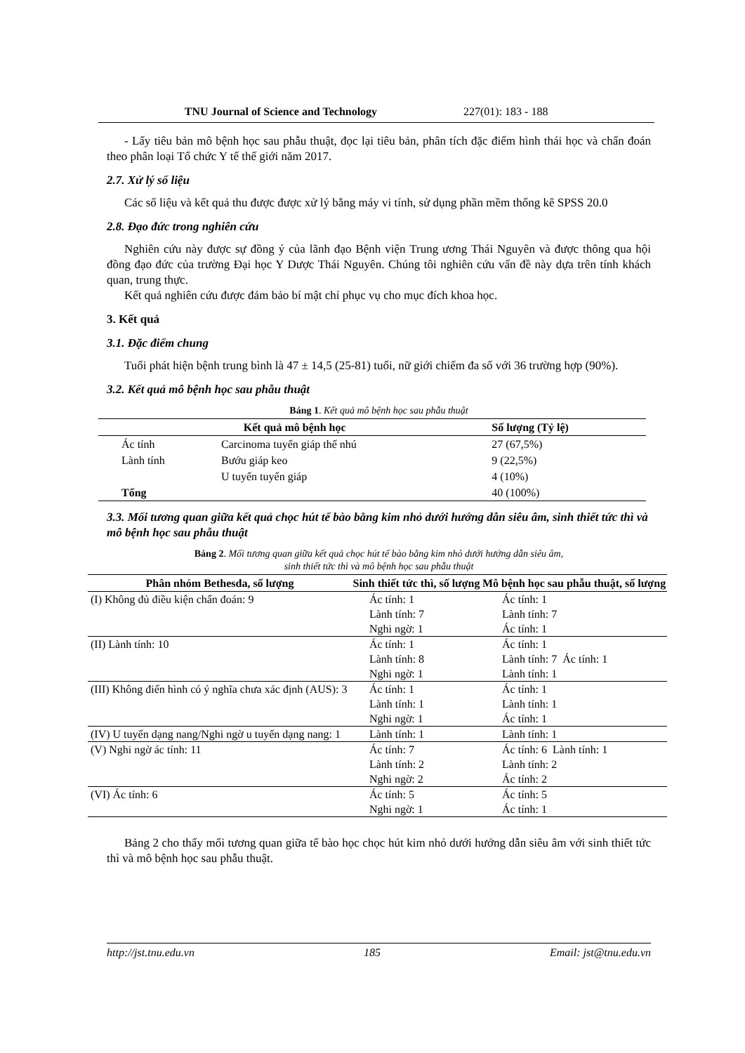TNU Journal of Science and Technology 227(01): 183 - 188
- Lấy tiêu bản mô bệnh học sau phẫu thuật, đọc lại tiêu bản, phân tích đặc điểm hình thái học và chẩn đoán theo phân loại Tổ chức Y tế thế giới năm 2017.
2.7. Xử lý số liệu
Các số liệu và kết quả thu được được xử lý bằng máy vi tính, sử dụng phần mềm thống kê SPSS 20.0
2.8. Đạo đức trong nghiên cứu
Nghiên cứu này được sự đồng ý của lãnh đạo Bệnh viện Trung ương Thái Nguyên và được thông qua hội đồng đạo đức của trường Đại học Y Dược Thái Nguyên. Chúng tôi nghiên cứu vấn đề này dựa trên tính khách quan, trung thực.
Kết quả nghiên cứu được đảm bảo bí mật chỉ phục vụ cho mục đích khoa học.
3. Kết quả
3.1. Đặc điểm chung
Tuổi phát hiện bệnh trung bình là 47 ± 14,5 (25-81) tuổi, nữ giới chiếm đa số với 36 trường hợp (90%).
3.2. Kết quả mô bệnh học sau phẫu thuật
Bảng 1. Kết quả mô bệnh học sau phẫu thuật
| Kết quả mô bệnh học | | | Số lượng (Tỷ lệ) |
| --- | --- | --- | --- |
| | Ác tính | Carcinoma tuyến giáp thể nhú | 27 (67,5%) |
| | Lành tính | Bướu giáp keo | 9 (22,5%) |
| | | U tuyến tuyến giáp | 4 (10%) |
| | Tổng | | 40 (100%) |
3.3. Mối tương quan giữa kết quả chọc hút tế bào bằng kim nhỏ dưới hướng dẫn siêu âm, sinh thiết tức thì và mô bệnh học sau phẫu thuật
Bảng 2. Mối tương quan giữa kết quả chọc hút tế bào bằng kim nhỏ dưới hướng dẫn siêu âm,
sinh thiết tức thì và mô bệnh học sau phẫu thuật
| Phân nhóm Bethesda, số lượng | Sinh thiết tức thì, số lượng | Mô bệnh học sau phẫu thuật, số lượng |
| --- | --- | --- |
| (I) Không đủ điều kiện chẩn đoán: 9 | Ác tính: 1 Lành tính: 7 Nghi ngờ: 1 | Ác tính: 1 Lành tính: 7 Ác tính: 1 |
| (II) Lành tính: 10 | Ác tính: 1 Lành tính: 8 Nghi ngờ: 1 | Ác tính: 1 Lành tính: 7 Ác tính: 1 Lành tính: 1 |
| (III) Không điển hình có ý nghĩa chưa xác định (AUS): 3 | Ác tính: 1 Lành tính: 1 Nghi ngờ: 1 | Ác tính: 1 Lành tính: 1 Ác tính: 1 |
| (IV) U tuyến dạng nang/Nghi ngờ u tuyến dạng nang: 1 | Lành tính: 1 | Lành tính: 1 |
| (V) Nghi ngờ ác tính: 11 | Ác tính: 7 Lành tính: 2 Nghi ngờ: 2 | Ác tính: 6 Lành tính: 1 Lành tính: 2 Ác tính: 2 |
| (VI) Ác tính: 6 | Ác tính: 5 Nghi ngờ: 1 | Ác tính: 5 Ác tính: 1 |
Bảng 2 cho thấy mối tương quan giữa tế bào học chọc hút kim nhỏ dưới hướng dẫn siêu âm với sinh thiết tức thì và mô bệnh học sau phẫu thuật.
http://jst.tnu.edu.vn 185 Email: jst@tnu.edu.vn